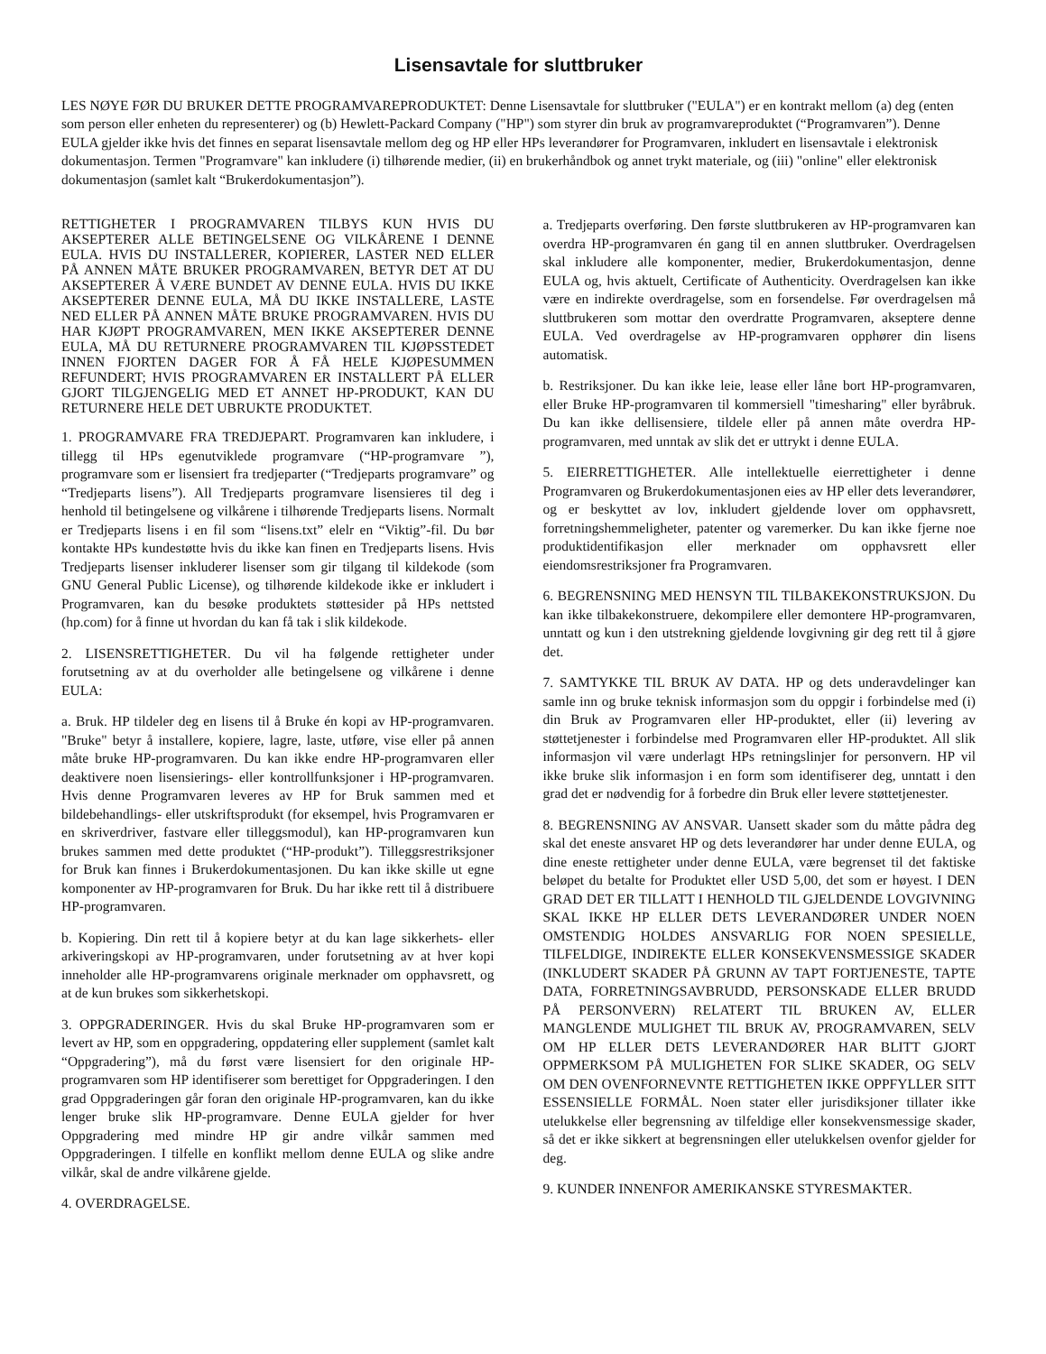Lisensavtale for sluttbruker
LES NØYE FØR DU BRUKER DETTE PROGRAMVAREPRODUKTET: Denne Lisensavtale for sluttbruker ("EULA") er en kontrakt mellom (a) deg (enten som person eller enheten du representerer) og (b) Hewlett-Packard Company ("HP") som styrer din bruk av programvareproduktet (“Programvaren”). Denne EULA gjelder ikke hvis det finnes en separat lisensavtale mellom deg og HP eller HPs leverandører for Programvaren, inkludert en lisensavtale i elektronisk dokumentasjon. Termen "Programvare" kan inkludere (i) tilhørende medier, (ii) en brukerhåndbok og annet trykt materiale, og (iii) "online" eller elektronisk dokumentasjon (samlet kalt “Brukerdokumentasjon”).
RETTIGHETER I PROGRAMVAREN TILBYS KUN HVIS DU AKSEPTERER ALLE BETINGELSENE OG VILKÅRENE I DENNE EULA. HVIS DU INSTALLERER, KOPIERER, LASTER NED ELLER PÅ ANNEN MÅTE BRUKER PROGRAMVAREN, BETYR DET AT DU AKSEPTERER Å VÆRE BUNDET AV DENNE EULA. HVIS DU IKKE AKSEPTERER DENNE EULA, MÅ DU IKKE INSTALLERE, LASTE NED ELLER PÅ ANNEN MÅTE BRUKE PROGRAMVAREN. HVIS DU HAR KJØPT PROGRAMVAREN, MEN IKKE AKSEPTERER DENNE EULA, MÅ DU RETURNERE PROGRAMVAREN TIL KJØPSSTEDET INNEN FJORTEN DAGER FOR Å FÅ HELE KJØPESUMMEN REFUNDERT; HVIS PROGRAMVAREN ER INSTALLERT PÅ ELLER GJORT TILGJENGELIG MED ET ANNET HP-PRODUKT, KAN DU RETURNERE HELE DET UBRUKTE PRODUKTET.
1. PROGRAMVARE FRA TREDJEPART. Programvaren kan inkludere, i tillegg til HPs egenutviklede programvare (“HP-programvare ”), programvare som er lisensiert fra tredjeparter (“Tredjeparts programvare” og “Tredjeparts lisens”). All Tredjeparts programvare lisensieres til deg i henhold til betingelsene og vilkårene i tilhørende Tredjeparts lisens. Normalt er Tredjeparts lisens i en fil som “lisens.txt” elelr en “Viktig”-fil. Du bør kontakte HPs kundestøtte hvis du ikke kan finen en Tredjeparts lisens. Hvis Tredjeparts lisenser inkluderer lisenser som gir tilgang til kildekode (som GNU General Public License), og tilhørende kildekode ikke er inkludert i Programvaren, kan du besøke produktets støttesider på HPs nettsted (hp.com) for å finne ut hvordan du kan få tak i slik kildekode.
2. LISENSRETTIGHETER. Du vil ha følgende rettigheter under forutsetning av at du overholder alle betingelsene og vilkårene i denne EULA:
a. Bruk. HP tildeler deg en lisens til å Bruke én kopi av HP-programvaren. "Bruke" betyr å installere, kopiere, lagre, laste, utføre, vise eller på annen måte bruke HP-programvaren. Du kan ikke endre HP-programvaren eller deaktivere noen lisensierings- eller kontrollfunksjoner i HP-programvaren. Hvis denne Programvaren leveres av HP for Bruk sammen med et bildebehandlings- eller utskriftsprodukt (for eksempel, hvis Programvaren er en skriverdriver, fastvare eller tilleggsmodul), kan HP-programvaren kun brukes sammen med dette produktet (“HP-produkt”). Tilleggsrestriksjoner for Bruk kan finnes i Brukerdokumentasjonen. Du kan ikke skille ut egne komponenter av HP-programvaren for Bruk. Du har ikke rett til å distribuere HP-programvaren.
b. Kopiering. Din rett til å kopiere betyr at du kan lage sikkerhets- eller arkiveringskopi av HP-programvaren, under forutsetning av at hver kopi inneholder alle HP-programvarens originale merknader om opphavsrett, og at de kun brukes som sikkerhetskopi.
3. OPPGRADERINGER. Hvis du skal Bruke HP-programvaren som er levert av HP, som en oppgradering, oppdatering eller supplement (samlet kalt “Oppgradering”), må du først være lisensiert for den originale HP-programvaren som HP identifiserer som berettiget for Oppgraderingen. I den grad Oppgraderingen går foran den originale HP-programvaren, kan du ikke lenger bruke slik HP-programvare. Denne EULA gjelder for hver Oppgradering med mindre HP gir andre vilkår sammen med Oppgraderingen. I tilfelle en konflikt mellom denne EULA og slike andre vilkår, skal de andre vilkårene gjelde.
4. OVERDRAGELSE.
a. Tredjeparts overføring. Den første sluttbrukeren av HP-programvaren kan overdra HP-programvaren én gang til en annen sluttbruker. Overdragelsen skal inkludere alle komponenter, medier, Brukerdokumentasjon, denne EULA og, hvis aktuelt, Certificate of Authenticity. Overdragelsen kan ikke være en indirekte overdragelse, som en forsendelse. Før overdragelsen må sluttbrukeren som mottar den overdratte Programvaren, akseptere denne EULA. Ved overdragelse av HP-programvaren opphører din lisens automatisk.
b. Restriksjoner. Du kan ikke leie, lease eller låne bort HP-programvaren, eller Bruke HP-programvaren til kommersiell "timesharing" eller byråbruk. Du kan ikke dellisensiere, tildele eller på annen måte overdra HP-programvaren, med unntak av slik det er uttrykt i denne EULA.
5. EIERRETTIGHETER. Alle intellektuelle eierrettigheter i denne Programvaren og Brukerdokumentasjonen eies av HP eller dets leverandører, og er beskyttet av lov, inkludert gjeldende lover om opphavsrett, forretningshemmeligheter, patenter og varemerker. Du kan ikke fjerne noe produktidentifikasjon eller merknader om opphavsrett eller eiendomsrestriksjoner fra Programvaren.
6. BEGRENSNING MED HENSYN TIL TILBAKEKONSTRUKSJON. Du kan ikke tilbakekonstruere, dekompilere eller demontere HP-programvaren, unntatt og kun i den utstrekning gjeldende lovgivning gir deg rett til å gjøre det.
7. SAMTYKKE TIL BRUK AV DATA. HP og dets underavdelinger kan samle inn og bruke teknisk informasjon som du oppgir i forbindelse med (i) din Bruk av Programvaren eller HP-produktet, eller (ii) levering av støttetjenester i forbindelse med Programvaren eller HP-produktet. All slik informasjon vil være underlagt HPs retningslinjer for personvern. HP vil ikke bruke slik informasjon i en form som identifiserer deg, unntatt i den grad det er nødvendig for å forbedre din Bruk eller levere støttetjenester.
8. BEGRENSNING AV ANSVAR. Uansett skader som du måtte pådra deg skal det eneste ansvaret HP og dets leverandører har under denne EULA, og dine eneste rettigheter under denne EULA, være begrenset til det faktiske beløpet du betalte for Produktet eller USD 5,00, det som er høyest. I DEN GRAD DET ER TILLATT I HENHOLD TIL GJELDENDE LOVGIVNING SKAL IKKE HP ELLER DETS LEVERANDØRER UNDER NOEN OMSTENDIG HOLDES ANSVARLIG FOR NOEN SPESIELLE, TILFELDIGE, INDIREKTE ELLER KONSEKVENSMESSIGE SKADER (INKLUDERT SKADER PÅ GRUNN AV TAPT FORTJENESTE, TAPTE DATA, FORRETNINGSAVBRUDD, PERSONSKADE ELLER BRUDD PÅ PERSONVERN) RELATERT TIL BRUKEN AV, ELLER MANGLENDE MULIGHET TIL BRUK AV, PROGRAMVAREN, SELV OM HP ELLER DETS LEVERANDØRER HAR BLITT GJORT OPPMERKSOM PÅ MULIGHETEN FOR SLIKE SKADER, OG SELV OM DEN OVENFORNEVNTE RETTIGHETEN IKKE OPPFYLLER SITT ESSENSIELLE FORMÅL. Noen stater eller jurisdiksjoner tillater ikke utelukkelse eller begrensning av tilfeldige eller konsekvensmessige skader, så det er ikke sikkert at begrensningen eller utelukkelsen ovenfor gjelder for deg.
9. KUNDER INNENFOR AMERIKANSKE STYRESMAKTER.